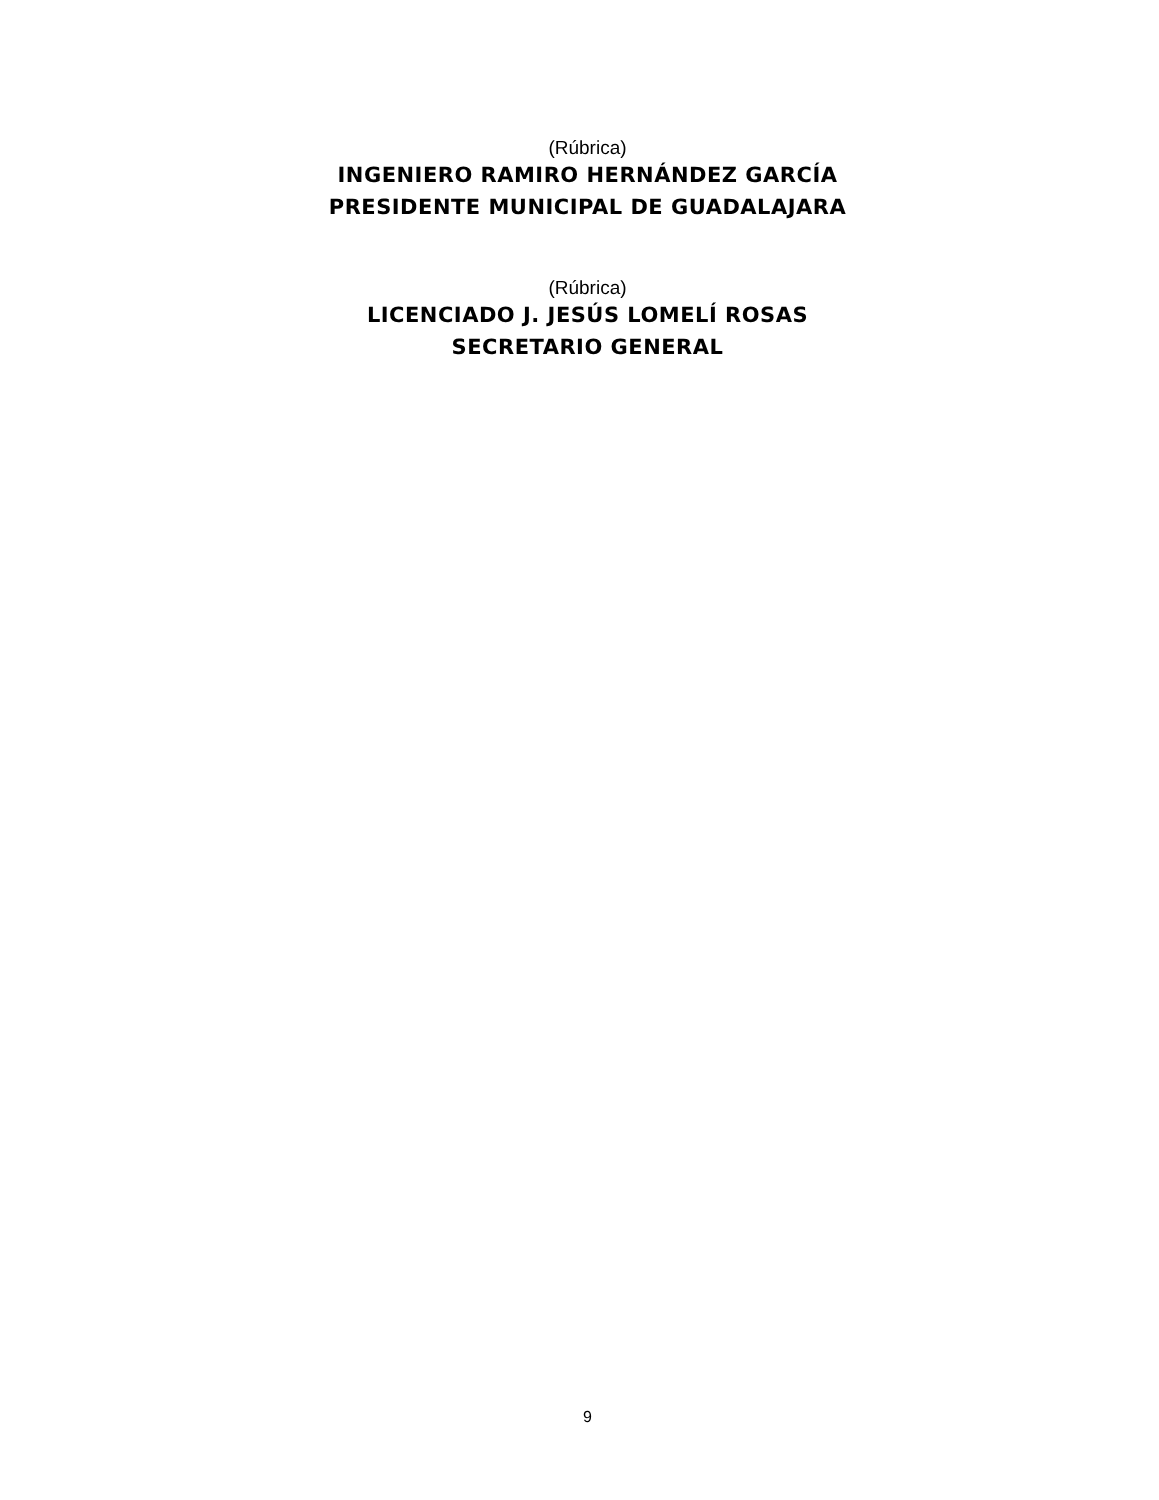(Rúbrica)
INGENIERO RAMIRO HERNÁNDEZ GARCÍA
PRESIDENTE MUNICIPAL DE GUADALAJARA
(Rúbrica)
LICENCIADO J. JESÚS LOMELÍ ROSAS
SECRETARIO GENERAL
9